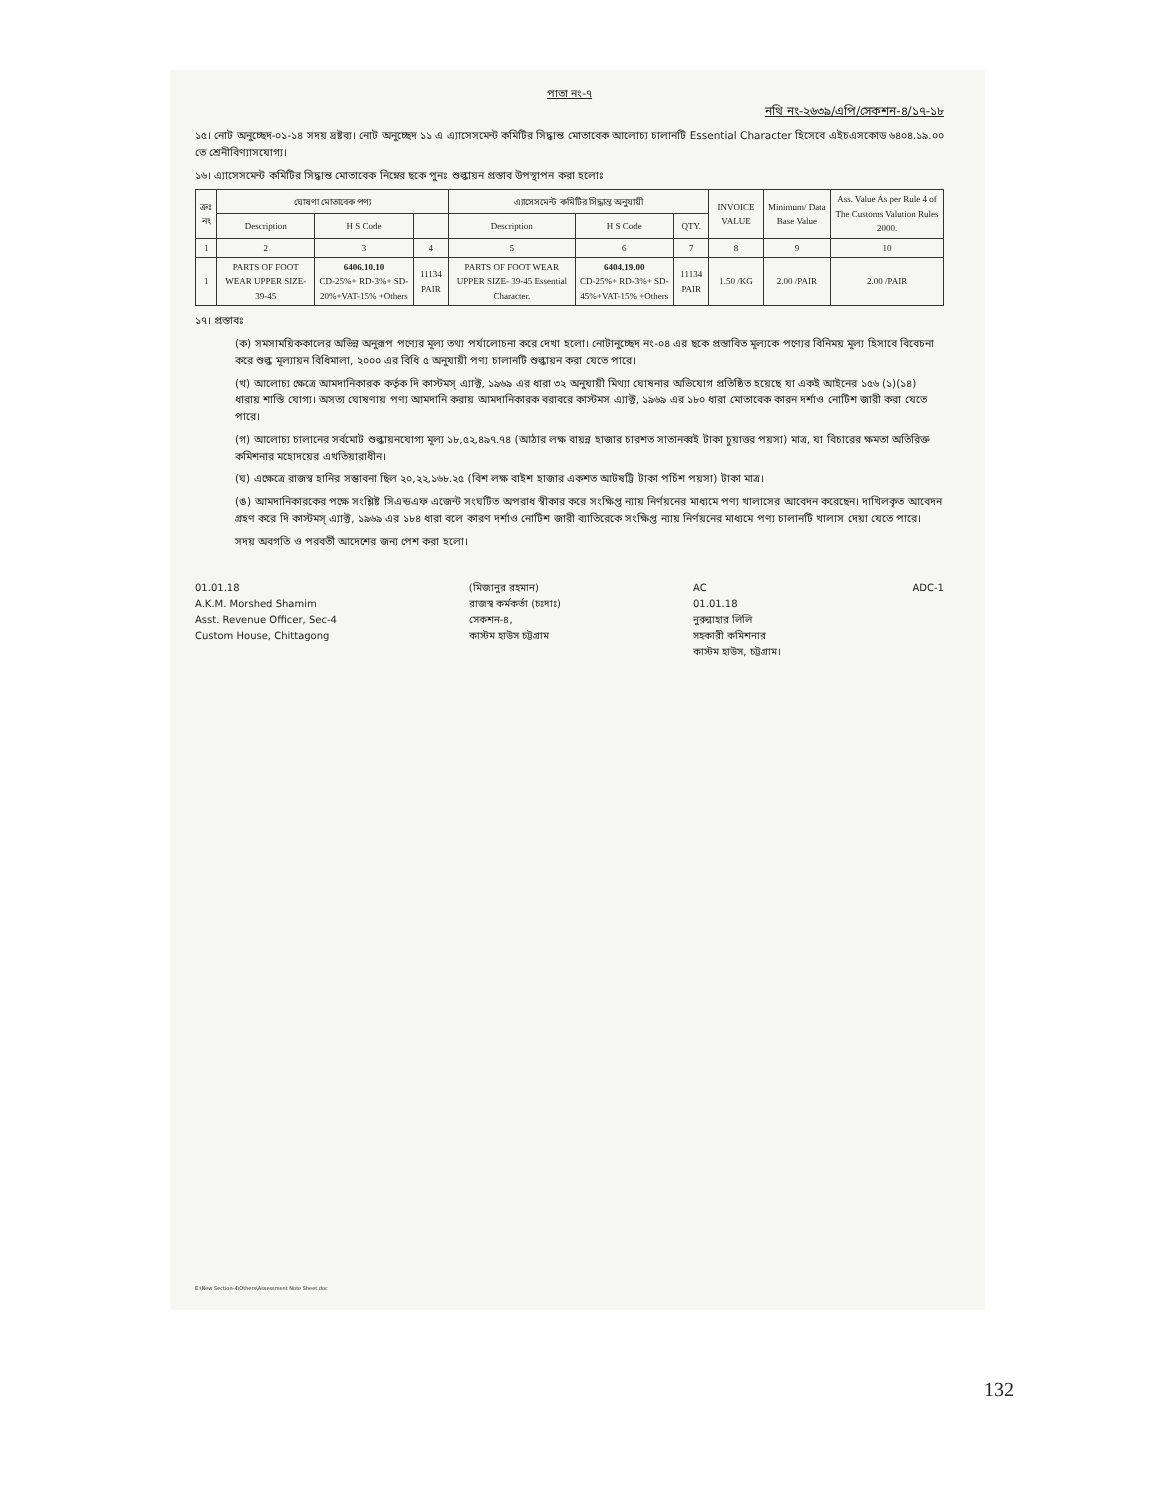পাতা নং-৭
নথি নং-২৬৩৯/এপি/সেকশন-৪/১৭-১৮
১৫। নোট অনুচ্ছেদ-০১-১৪ সদয় দ্রষ্টব্য। নোট অনুচ্ছেদ ১১ এ এ্যাসেসমেন্ট কমিটির সিদ্ধান্ত মোতাবেক আলোচ্য চালানটি Essential Character হিসেবে এইচএসকোড ৬৪০৪.১৯.০০ তে শ্রেনীবিণ্যাসযোগ্য।
১৬। এ্যাসেসমেন্ট কমিটির সিদ্ধান্ত মোতাবেক নিম্নের ছকে পুনঃ শুল্কায়ন প্রস্তাব উপস্থাপন করা হলোঃ
| ক্রঃ নং | ঘোষণা মোতাবেক পণ্য | | | এ্যাসেসমেন্ট কমিটির সিদ্ধান্ত অনুযায়ী | | | INVOICE VALUE | Minimum/ Data Base Value | Ass. Value As per Rule 4 of The Customs Valution Rules 2000. |
| --- | --- | --- | --- | --- | --- | --- | --- | --- | --- |
| | Description | H S Code | | Description | H S Code | QTY. | | | |
| 1 | 2 | 3 | 4 | 5 | 6 | 7 | 8 | 9 | 10 |
| 1 | PARTS OF FOOT WEAR UPPER SIZE- 39-45 | 6406.10.10 CD-25%+ RD-3%+ SD-20%+VAT-15% +Others | 11134 PAIR | PARTS OF FOOT WEAR UPPER SIZE- 39-45 Essential Character. | 6404.19.00 CD-25%+ RD-3%+ SD-45%+VAT-15% +Others | 11134 PAIR | 1.50 /KG | 2.00 /PAIR | 2.00 /PAIR |
১৭। প্রস্তাবঃ
(ক) সমসাময়িককালের অভিন্ন অনুরূপ পণ্যের মূল্য তথ্য পর্যালোচনা করে দেখা হলো। নোটানুচ্ছেদ নং-০৪ এর ছকে প্রস্তাবিত মূল্যকে পণ্যের বিনিময় মূল্য হিসাবে বিবেচনা করে শুল্ক মূল্যায়ন বিধিমালা, ২০০০ এর বিধি ৫ অনুযায়ী পণ্য চালানটি শুল্কায়ন করা যেতে পারে।
(খ) আলোচ্য ক্ষেত্রে আমদানিকারক কর্তৃক দি কাস্টমস্ এ্যাক্ট, ১৯৬৯ এর ধারা ৩২ অনুযায়ী মিথ্যা ঘোষনার অভিযোগ প্রতিষ্ঠিত হয়েছে যা একই আইনের ১৫৬ (১)(১৪) ধারায় শাস্তি যোগ্য। অসত্য ঘোষণায় পণ্য আমদানি করায় আমদানিকারক বরাবরে কাস্টমস এ্যাক্ট, ১৯৬৯ এর ১৮০ ধারা মোতাবেক কারন দর্শাও নোটিশ জারী করা যেতে পারে।
(গ) আলোচ্য চালানের সর্বমোট শুল্কায়নযোগ্য মূল্য ১৮,৫২,৪৯৭.৭৪ (আঠার লক্ষ বায়ন্ন হাজার চারশত সাতানব্বই টাকা চুয়াত্তর পয়সা) মাত্র, যা বিচারের ক্ষমতা অতিরিক্ত কমিশনার মহোদয়ের এখতিয়ারাধীন।
(ঘ) এক্ষেত্রে রাজস্ব হানির সম্ভাবনা ছিল ২০,২২,১৬৮.২৫ (বিশ লক্ষ বাইশ হাজার একশত আটষট্টি টাকা পচিঁশ পয়সা) টাকা মাত্র।
(ঙ) আমদানিকারকের পক্ষে সংশ্লিষ্ট সিএন্ডএফ এজেন্ট সংঘটিত অপরাধ স্বীকার করে সংক্ষিপ্ত ন্যায় নির্ণয়নের মাধ্যমে পণ্য খালাসের আবেদন করেছেন। দাখিলকৃত আবেদন গ্রহণ করে দি কাস্টমস্ এ্যাক্ট, ১৯৬৯ এর ১৮৪ ধারা বলে কারণ দর্শাও নোটিশ জারী ব্যাতিরেকে সংক্ষিপ্ত ন্যায় নির্ণয়নের মাধ্যমে পণ্য চালানটি খালাস দেয়া যেতে পারে।
সদয় অবগতি ও পরবর্তী আদেশের জন্য পেশ করা হলো।
01.01.18
A.K.M. Morshed Shamim
Asst. Revenue Officer, Sec-4
Custom House, Chittagong
(মিজানুর রহমান)
রাজস্ব কর্মকর্তা (চঃদাঃ)
সেকশন-৪,
কাস্টম হাউস চট্টগ্রাম
AC
01.01.18
নুরুন্নাহার লিলি
সহকারী কমিশনার
কাস্টম হাউস, চট্টগ্রাম।
ADC-1
E:\New Section-4\Others\Assessment Note Sheet.doc
132